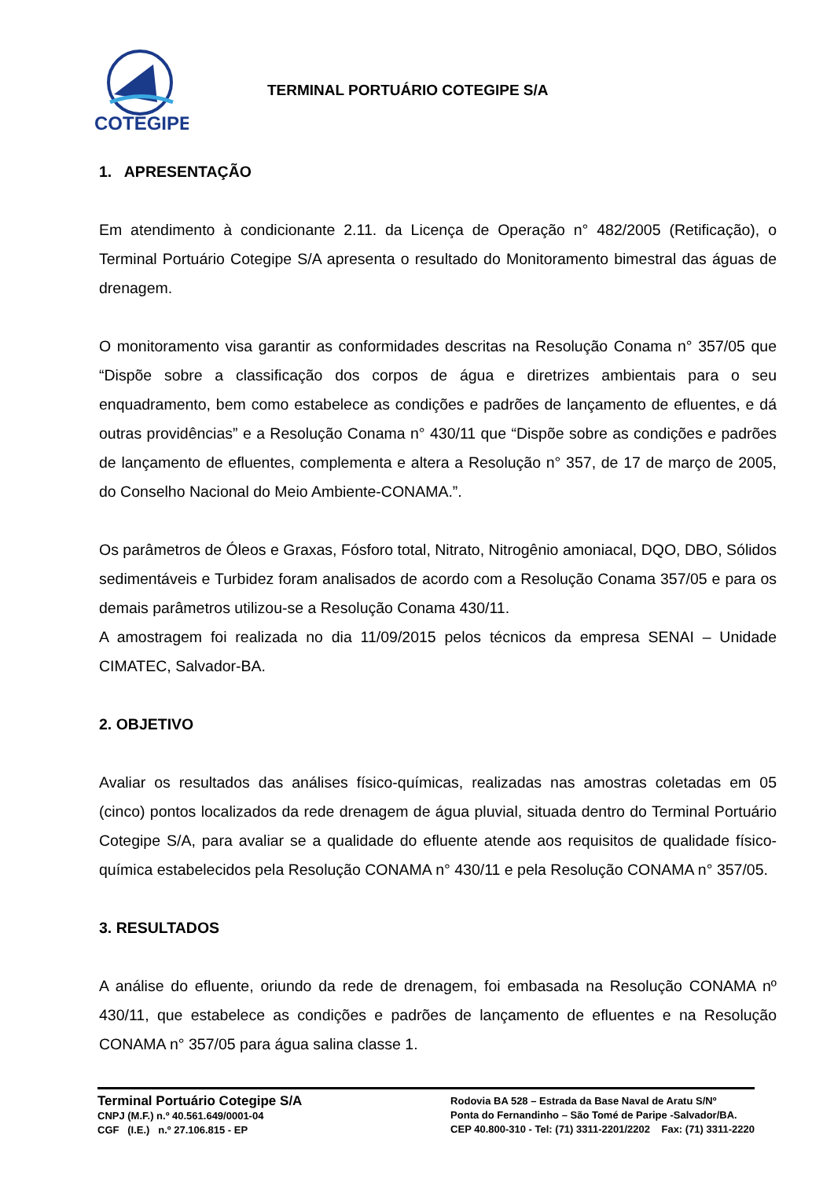COTEGIPE
TERMINAL PORTUÁRIO COTEGIPE S/A
1. APRESENTAÇÃO
Em atendimento à condicionante 2.11. da Licença de Operação n° 482/2005 (Retificação), o Terminal Portuário Cotegipe S/A apresenta o resultado do Monitoramento bimestral das águas de drenagem.
O monitoramento visa garantir as conformidades descritas na Resolução Conama n° 357/05 que “Dispõe sobre a classificação dos corpos de água e diretrizes ambientais para o seu enquadramento, bem como estabelece as condições e padrões de lançamento de efluentes, e dá outras providências” e a Resolução Conama n° 430/11 que “Dispõe sobre as condições e padrões de lançamento de efluentes, complementa e altera a Resolução n° 357, de 17 de março de 2005, do Conselho Nacional do Meio Ambiente-CONAMA.”.
Os parâmetros de Óleos e Graxas, Fósforo total, Nitrato, Nitrogênio amoniacal, DQO, DBO, Sólidos sedimentáveis e Turbidez foram analisados de acordo com a Resolução Conama 357/05 e para os demais parâmetros utilizou-se a Resolução Conama 430/11.
A amostragem foi realizada no dia 11/09/2015 pelos técnicos da empresa SENAI – Unidade CIMATEC, Salvador-BA.
2. OBJETIVO
Avaliar os resultados das análises físico-químicas, realizadas nas amostras coletadas em 05 (cinco) pontos localizados da rede drenagem de água pluvial, situada dentro do Terminal Portuário Cotegipe S/A, para avaliar se a qualidade do efluente atende aos requisitos de qualidade físico-química estabelecidos pela Resolução CONAMA n° 430/11 e pela Resolução CONAMA n° 357/05.
3. RESULTADOS
A análise do efluente, oriundo da rede de drenagem, foi embasada na Resolução CONAMA nº 430/11, que estabelece as condições e padrões de lançamento de efluentes e na Resolução CONAMA n° 357/05 para água salina classe 1.
Terminal Portuário Cotegipe S/A
CNPJ (M.F.) n.º 40.561.649/0001-04
CGF (I.E.) n.º 27.106.815 - EP
Rodovia BA 528 – Estrada da Base Naval de Aratu S/Nº
Ponta do Fernandinho – São Tomé de Paripe -Salvador/BA.
CEP 40.800-310 - Tel: (71) 3311-2201/2202 Fax: (71) 3311-2220